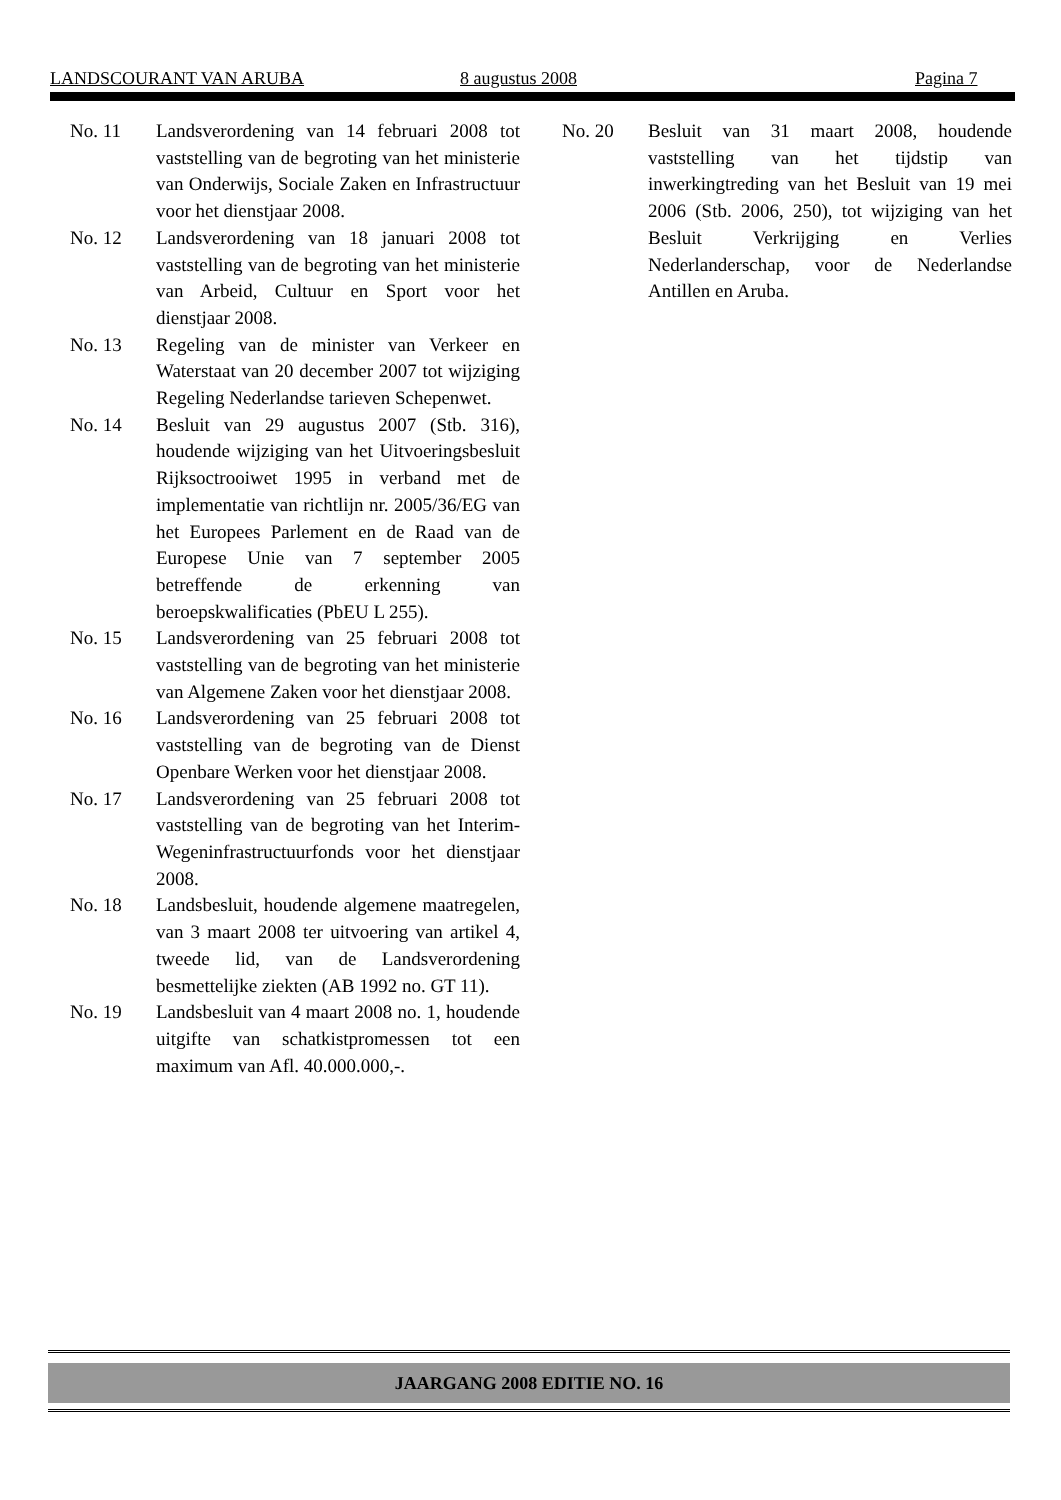LANDSCOURANT VAN ARUBA 8 augustus 2008 Pagina 7
No. 11 Landsverordening van 14 februari 2008 tot vaststelling van de begroting van het ministerie van Onderwijs, Sociale Zaken en Infrastructuur voor het dienstjaar 2008.
No. 12 Landsverordening van 18 januari 2008 tot vaststelling van de begroting van het ministerie van Arbeid, Cultuur en Sport voor het dienstjaar 2008.
No. 13 Regeling van de minister van Verkeer en Waterstaat van 20 december 2007 tot wijziging Regeling Nederlandse tarieven Schepenwet.
No. 14 Besluit van 29 augustus 2007 (Stb. 316), houdende wijziging van het Uitvoeringsbesluit Rijksoctrooiwet 1995 in verband met de implementatie van richtlijn nr. 2005/36/EG van het Europees Parlement en de Raad van de Europese Unie van 7 september 2005 betreffende de erkenning van beroepskwalificaties (PbEU L 255).
No. 15 Landsverordening van 25 februari 2008 tot vaststelling van de begroting van het ministerie van Algemene Zaken voor het dienstjaar 2008.
No. 16 Landsverordening van 25 februari 2008 tot vaststelling van de begroting van de Dienst Openbare Werken voor het dienstjaar 2008.
No. 17 Landsverordening van 25 februari 2008 tot vaststelling van de begroting van het Interim-Wegeninfrastructuurfonds voor het dienstjaar 2008.
No. 18 Landsbesluit, houdende algemene maatregelen, van 3 maart 2008 ter uitvoering van artikel 4, tweede lid, van de Landsverordening besmettelijke ziekten (AB 1992 no. GT 11).
No. 19 Landsbesluit van 4 maart 2008 no. 1, houdende uitgifte van schatkistpromessen tot een maximum van Afl. 40.000.000,-.
No. 20 Besluit van 31 maart 2008, houdende vaststelling van het tijdstip van inwerkingtreding van het Besluit van 19 mei 2006 (Stb. 2006, 250), tot wijziging van het Besluit Verkrijging en Verlies Nederlanderschap, voor de Nederlandse Antillen en Aruba.
JAARGANG 2008 EDITIE NO. 16